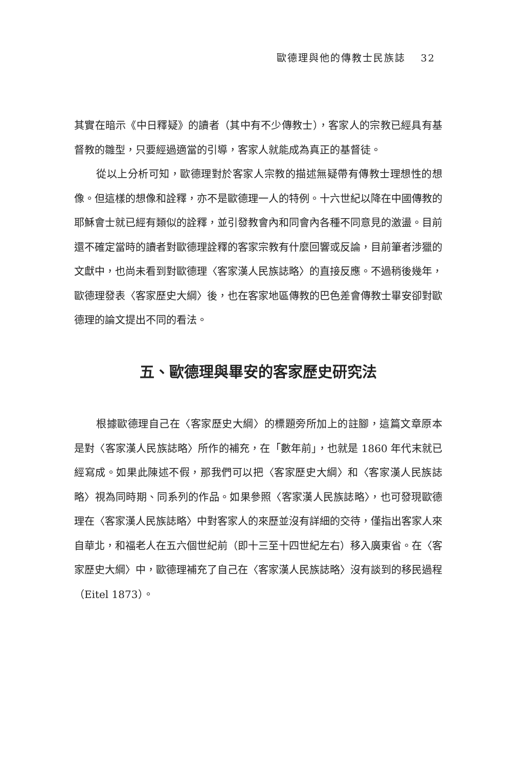歐德理與他的傳教士民族誌 32
其實在暗示《中日釋疑》的讀者（其中有不少傳教士），客家人的宗教已經具有基督教的雛型，只要經過適當的引導，客家人就能成為真正的基督徒。
從以上分析可知，歐德理對於客家人宗教的描述無疑帶有傳教士理想性的想像。但這樣的想像和詮釋，亦不是歐德理一人的特例。十六世紀以降在中國傳教的耶穌會士就已經有類似的詮釋，並引發教會內和同會內各種不同意見的激盪。目前還不確定當時的讀者對歐德理詮釋的客家宗教有什麼回響或反論，目前筆者涉獵的文獻中，也尚未看到對歐德理〈客家漢人民族誌略〉的直接反應。不過稍後幾年，歐德理發表〈客家歷史大綱〉後，也在客家地區傳教的巴色差會傳教士畢安卻對歐德理的論文提出不同的看法。
五、歐德理與畢安的客家歷史研究法
根據歐德理自己在〈客家歷史大綱〉的標題旁所加上的註腳，這篇文章原本是對〈客家漢人民族誌略〉所作的補充，在「數年前」，也就是 1860 年代末就已經寫成。如果此陳述不假，那我們可以把〈客家歷史大綱〉和〈客家漢人民族誌略〉視為同時期、同系列的作品。如果參照〈客家漢人民族誌略〉，也可發現歐德理在〈客家漢人民族誌略〉中對客家人的來歷並沒有詳細的交待，僅指出客家人來自華北，和福老人在五六個世紀前（即十三至十四世紀左右）移入廣東省。在〈客家歷史大綱〉中，歐德理補充了自己在〈客家漢人民族誌略〉沒有談到的移民過程（Eitel 1873）。